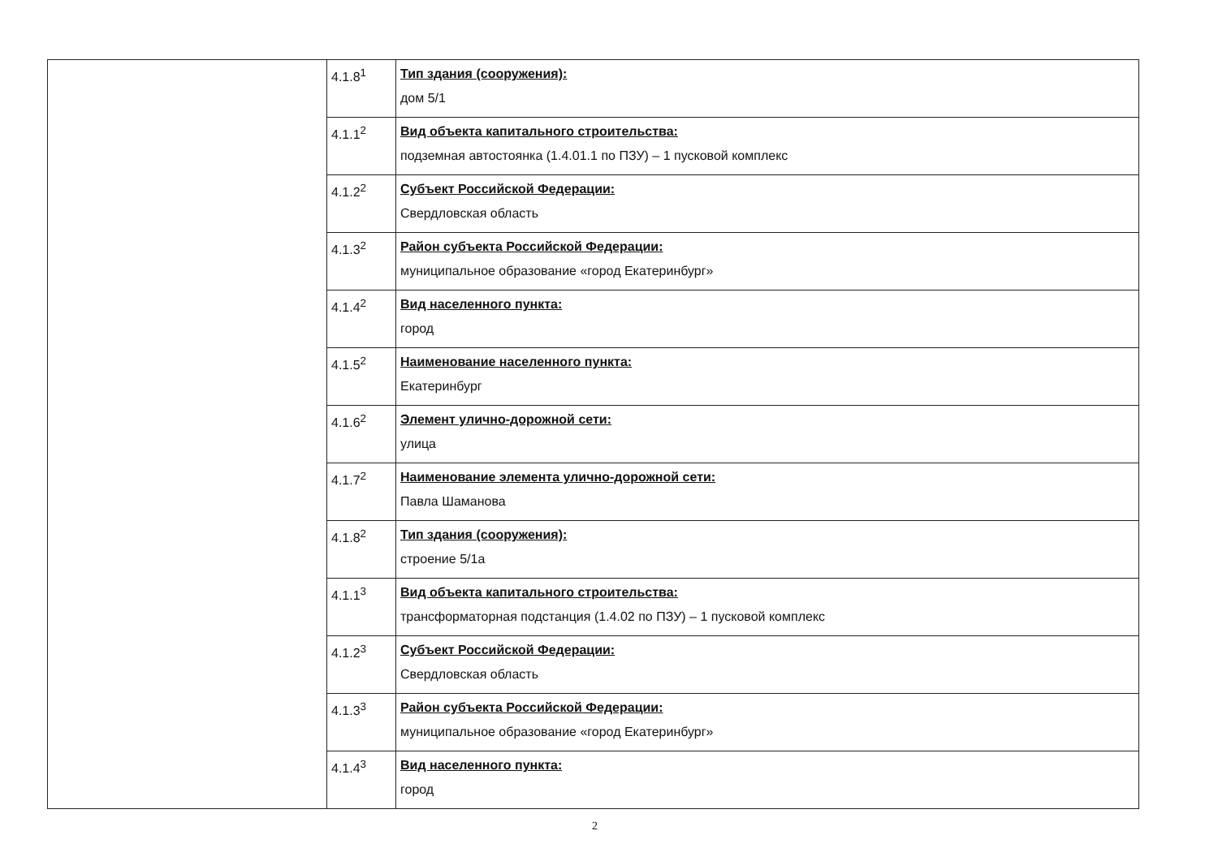| | 4.1.8<sup>1</sup> | Тип здания (сооружения): дом 5/1 |
| | 4.1.1<sup>2</sup> | Вид объекта капитального строительства: подземная автостоянка (1.4.01.1 по ПЗУ) – 1 пусковой комплекс |
| | 4.1.2<sup>2</sup> | Субъект Российской Федерации: Свердловская область |
| | 4.1.3<sup>2</sup> | Район субъекта Российской Федерации: муниципальное образование «город Екатеринбург» |
| | 4.1.4<sup>2</sup> | Вид населенного пункта: город |
| | 4.1.5<sup>2</sup> | Наименование населенного пункта: Екатеринбург |
| | 4.1.6<sup>2</sup> | Элемент улично-дорожной сети: улица |
| | 4.1.7<sup>2</sup> | Наименование элемента улично-дорожной сети: Павла Шаманова |
| | 4.1.8<sup>2</sup> | Тип здания (сооружения): строение 5/1а |
| | 4.1.1<sup>3</sup> | Вид объекта капитального строительства: трансформаторная подстанция (1.4.02 по ПЗУ) – 1 пусковой комплекс |
| | 4.1.2<sup>3</sup> | Субъект Российской Федерации: Свердловская область |
| | 4.1.3<sup>3</sup> | Район субъекта Российской Федерации: муниципальное образование «город Екатеринбург» |
| | 4.1.4<sup>3</sup> | Вид населенного пункта: город |
2